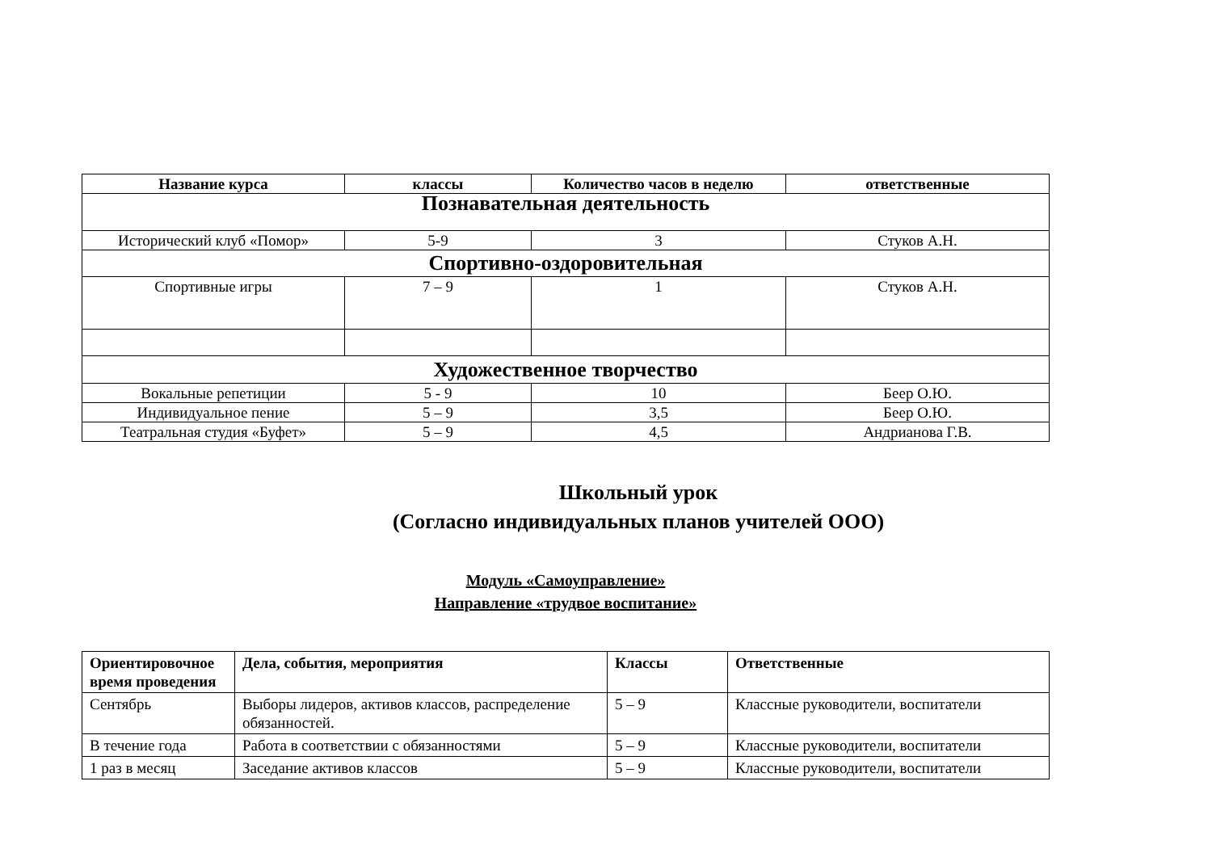| Название курса | классы | Количество часов в неделю | ответственные |
| --- | --- | --- | --- |
| Познавательная деятельность | | | |
| Исторический клуб «Помор» | 5-9 | 3 | Стуков А.Н. |
| Спортивно-оздоровительная | | | |
| Спортивные игры | 7 – 9 | 1 | Стуков А.Н. |
| Художественное творчество | | | |
| Вокальные репетиции | 5 - 9 | 10 | Беер О.Ю. |
| Индивидуальное пение | 5 – 9 | 3,5 | Беер О.Ю. |
| Театральная студия «Буфет» | 5 – 9 | 4,5 | Андрианова Г.В. |
Школьный урок
(Согласно индивидуальных планов учителей ООО)
Модуль «Самоуправление»
Направление «трудвое воспитание»
| Ориентировочное время проведения | Дела, события, мероприятия | Классы | Ответственные |
| --- | --- | --- | --- |
| Сентябрь | Выборы лидеров, активов классов, распределение обязанностей. | 5 – 9 | Классные руководители, воспитатели |
| В течение года | Работа в соответствии с обязанностями | 5 – 9 | Классные руководители, воспитатели |
| 1 раз в месяц | Заседание активов классов | 5 – 9 | Классные руководители, воспитатели |